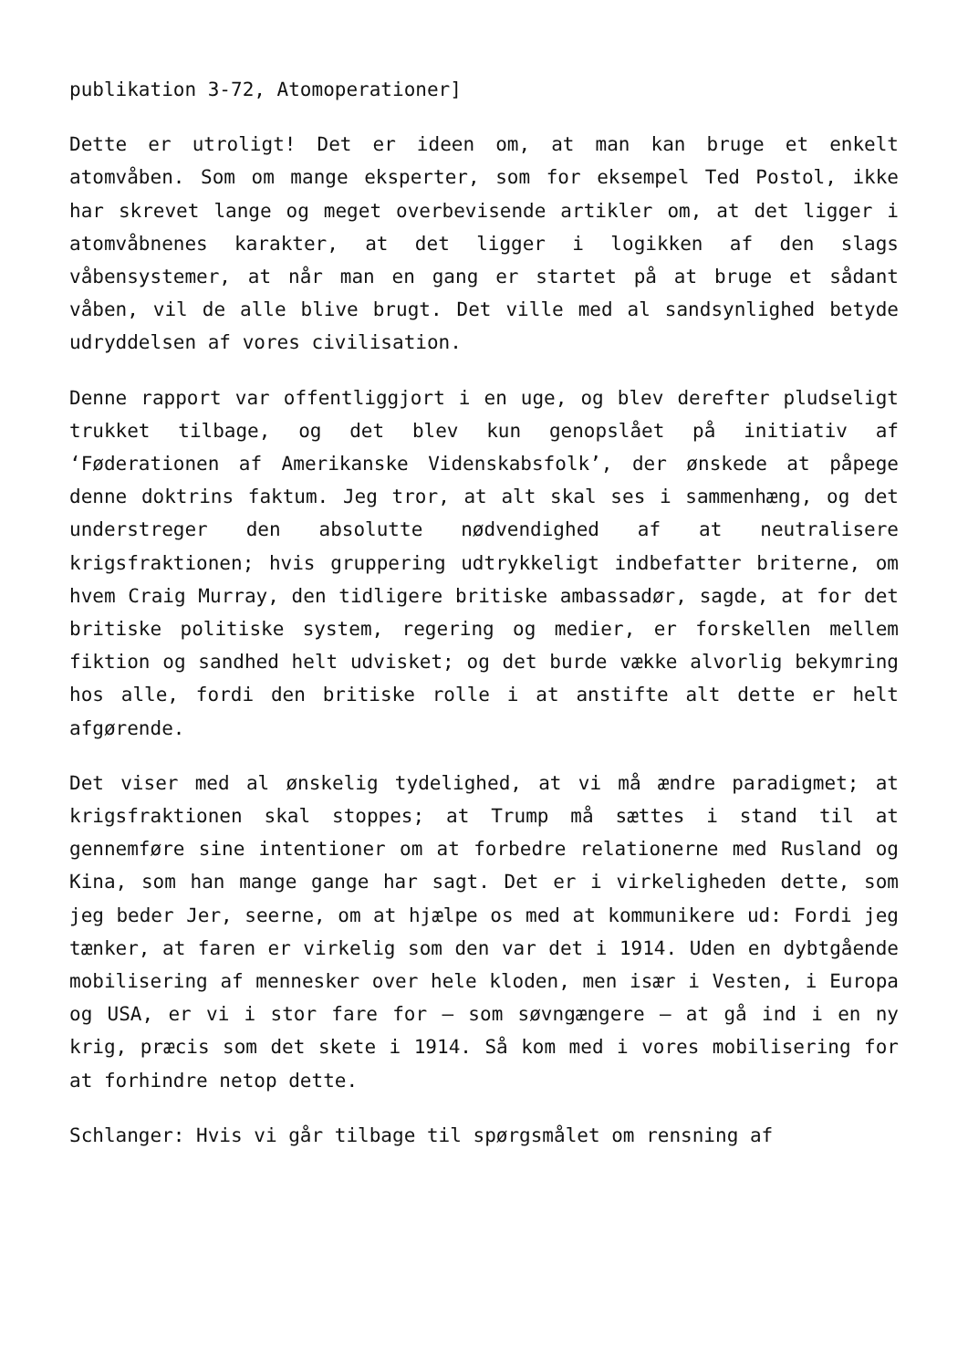publikation 3-72, Atomoperationer]
Dette er utroligt! Det er ideen om, at man kan bruge et enkelt atomvåben. Som om mange eksperter, som for eksempel Ted Postol, ikke har skrevet lange og meget overbevisende artikler om, at det ligger i atomvåbnenes karakter, at det ligger i logikken af den slags våbensystemer, at når man en gang er startet på at bruge et sådant våben, vil de alle blive brugt. Det ville med al sandsynlighed betyde udryddelsen af vores civilisation.
Denne rapport var offentliggjort i en uge, og blev derefter pludseligt trukket tilbage, og det blev kun genopslået på initiativ af ‘Føderationen af Amerikanske Videnskabsfolk’, der ønskede at påpege denne doktrins faktum. Jeg tror, at alt skal ses i sammenhæng, og det understreger den absolutte nødvendighed af at neutralisere krigsfraktionen; hvis gruppering udtrykkeligt indbefatter briterne, om hvem Craig Murray, den tidligere britiske ambassadør, sagde, at for det britiske politiske system, regering og medier, er forskellen mellem fiktion og sandhed helt udvisket; og det burde vække alvorlig bekymring hos alle, fordi den britiske rolle i at anstifte alt dette er helt afgørende.
Det viser med al ønskelig tydelighed, at vi må ændre paradigmet; at krigsfraktionen skal stoppes; at Trump må sættes i stand til at gennemføre sine intentioner om at forbedre relationerne med Rusland og Kina, som han mange gange har sagt. Det er i virkeligheden dette, som jeg beder Jer, seerne, om at hjælpe os med at kommunikere ud: Fordi jeg tænker, at faren er virkelig som den var det i 1914. Uden en dybtgående mobilisering af mennesker over hele kloden, men især i Vesten, i Europa og USA, er vi i stor fare for – som søvngængere – at gå ind i en ny krig, præcis som det skete i 1914. Så kom med i vores mobilisering for at forhindre netop dette.
Schlanger: Hvis vi går tilbage til spørgsmålet om rensning af